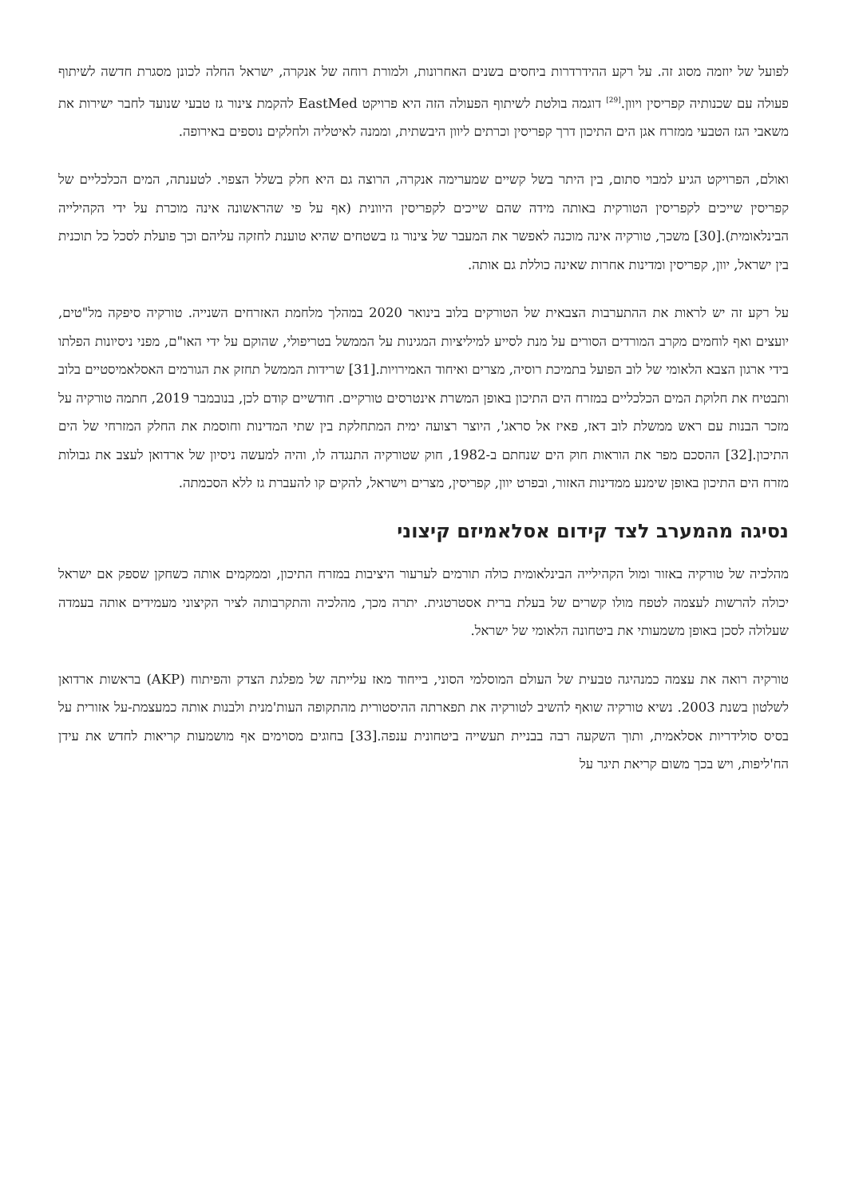לפועל של יוזמה מסוג זה. על רקע ההידרדרות ביחסים בשנים האחרונות, ולמורת רוחה של אנקרה, ישראל החלה לכונן מסגרת חדשה לשיתוף פעולה עם שכנותיה קפריסין ויוון.<sup>[29]</sup> דוגמה בולטת לשיתוף הפעולה הזה היא פרויקט EastMed להקמת צינור גז טבעי שנועד לחבר ישירות את משאבי הגז הטבעי ממזרח אגן הים התיכון דרך קפריסין וכרתים ליוון היבשתית, וממנה לאיטליה ולחלקים נוספים באירופה.
ואולם, הפרויקט הגיע למבוי סתום, בין היתר בשל קשיים שמערימה אנקרה, הרוצה גם היא חלק בשלל הצפוי. לטענתה, המים הכלכליים של קפריסין שייכים לקפריסין הטורקית באותה מידה שהם שייכים לקפריסין היוונית (אף על פי שהראשונה אינה מוכרת על ידי הקהילייה הבינלאומית).[30] משכך, טורקיה אינה מוכנה לאפשר את המעבר של צינור גז בשטחים שהיא טוענת לחזקה עליהם וכך פועלת לסכל כל תוכנית בין ישראל, יוון, קפריסין ומדינות אחרות שאינה כוללת גם אותה.
על רקע זה יש לראות את ההתערבות הצבאית של הטורקים בלוב בינואר 2020 במהלך מלחמת האזרחים השנייה. טורקיה סיפקה מל"טים, יועצים ואף לוחמים מקרב המורדים הסורים על מנת לסייע למיליציות המגינות על הממשל בטריפולי, שהוקם על ידי האו"ם, מפני ניסיונות הפלתו בידי ארגון הצבא הלאומי של לוב הפועל בתמיכת רוסיה, מצרים ואיחוד האמירויות.[31] שרידות הממשל תחזק את הגורמים האסלאמיסטיים בלוב ותבטיח את חלוקת המים הכלכליים במזרח הים התיכון באופן המשרת אינטרסים טורקיים. חודשיים קודם לכן, בנובמבר 2019, חתמה טורקיה על מזכר הבנות עם ראש ממשלת לוב דאז, פאיז אל סראג', היוצר רצועה ימית המתחלקת בין שתי המדינות וחוסמת את החלק המזרחי של הים התיכון.[32] ההסכם מפר את הוראות חוק הים שנחתם ב-1982, חוק שטורקיה התנגדה לו, והיה למעשה ניסיון של ארדואן לעצב את גבולות מזרח הים התיכון באופן שימנע ממדינות האזור, ובפרט יוון, קפריסין, מצרים וישראל, להקים קו להעברת גז ללא הסכמתה.
נסיגה מהמערב לצד קידום אסלאמיזם קיצוני
מהלכיה של טורקיה באזור ומול הקהילייה הבינלאומית כולה תורמים לערעור היציבות במזרח התיכון, וממקמים אותה כשחקן שספק אם ישראל יכולה להרשות לעצמה לטפח מולו קשרים של בעלת ברית אסטרטגית. יתרה מכך, מהלכיה והתקרבותה לציר הקיצוני מעמידים אותה בעמדה שעלולה לסכן באופן משמעותי את ביטחונה הלאומי של ישראל.
טורקיה רואה את עצמה כמנהיגה טבעית של העולם המוסלמי הסוני, בייחוד מאז עלייתה של מפלגת הצדק והפיתוח (AKP) בראשות ארדואן לשלטון בשנת 2003. נשיא טורקיה שואף להשיב לטורקיה את תפארתה ההיסטורית מהתקופה העות'מנית ולבנות אותה כמעצמת-על אזורית על בסיס סולידריות אסלאמית, ותוך השקעה רבה בבניית תעשייה ביטחונית ענפה.[33] בחוגים מסוימים אף מושמעות קריאות לחדש את עידן הח'ליפות, ויש בכך משום קריאת תיגר על